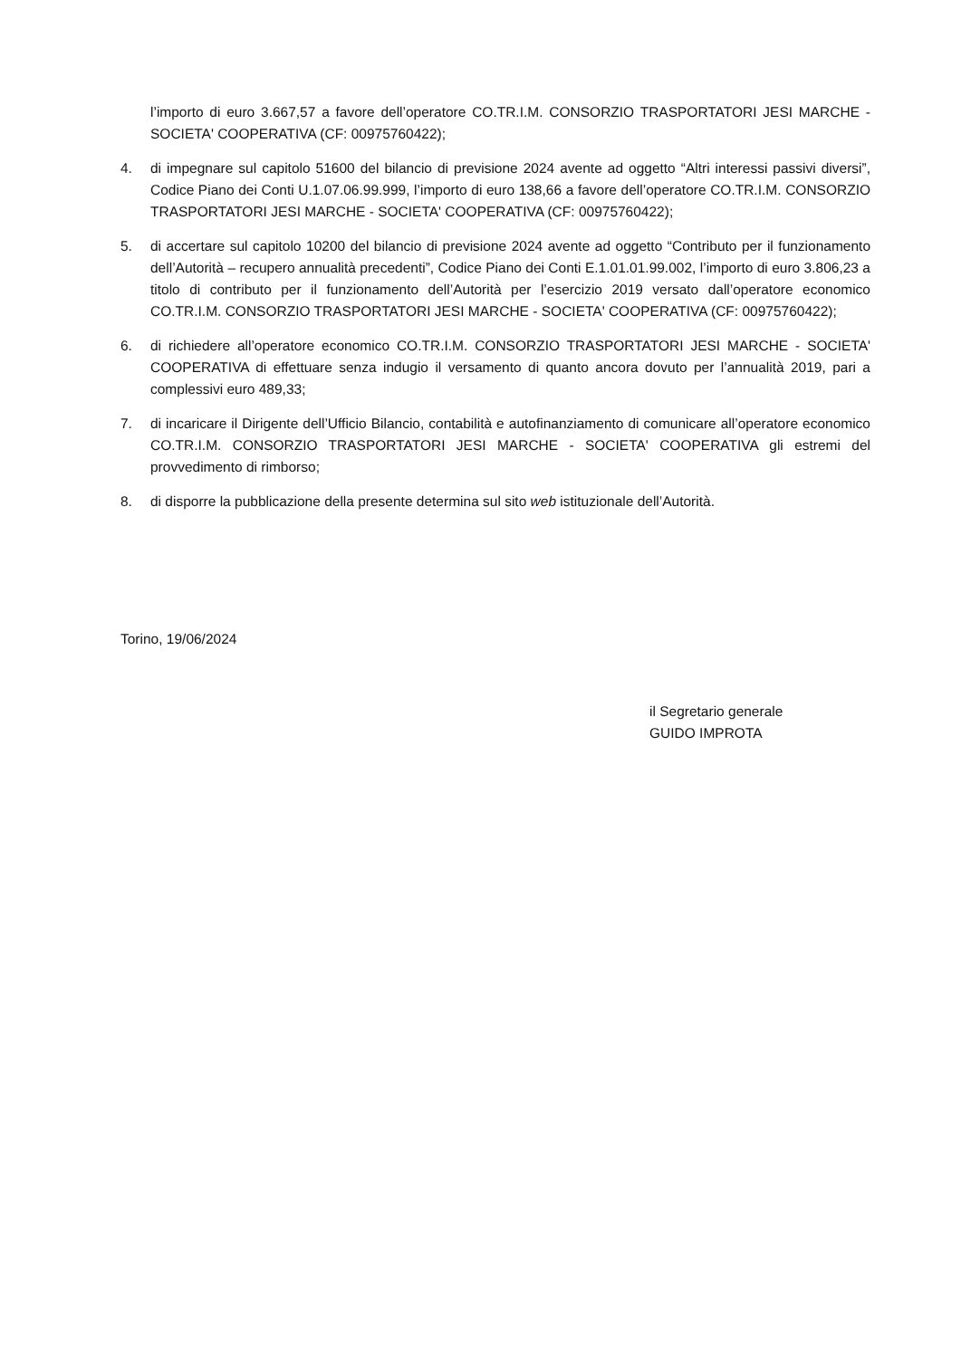l’importo di euro 3.667,57 a favore dell’operatore CO.TR.I.M. CONSORZIO TRASPORTATORI JESI MARCHE - SOCIETA' COOPERATIVA (CF: 00975760422);
4. di impegnare sul capitolo 51600 del bilancio di previsione 2024 avente ad oggetto “Altri interessi passivi diversi”, Codice Piano dei Conti U.1.07.06.99.999, l’importo di euro 138,66 a favore dell’operatore CO.TR.I.M. CONSORZIO TRASPORTATORI JESI MARCHE - SOCIETA' COOPERATIVA (CF: 00975760422);
5. di accertare sul capitolo 10200 del bilancio di previsione 2024 avente ad oggetto “Contributo per il funzionamento dell’Autorità – recupero annualità precedenti”, Codice Piano dei Conti E.1.01.01.99.002, l’importo di euro 3.806,23 a titolo di contributo per il funzionamento dell’Autorità per l’esercizio 2019 versato dall’operatore economico CO.TR.I.M. CONSORZIO TRASPORTATORI JESI MARCHE - SOCIETA' COOPERATIVA (CF: 00975760422);
6. di richiedere all’operatore economico CO.TR.I.M. CONSORZIO TRASPORTATORI JESI MARCHE - SOCIETA' COOPERATIVA di effettuare senza indugio il versamento di quanto ancora dovuto per l’annualità 2019, pari a complessivi euro 489,33;
7. di incaricare il Dirigente dell’Ufficio Bilancio, contabilità e autofinanziamento di comunicare all’operatore economico CO.TR.I.M. CONSORZIO TRASPORTATORI JESI MARCHE - SOCIETA' COOPERATIVA gli estremi del provvedimento di rimborso;
8. di disporre la pubblicazione della presente determina sul sito web istituzionale dell’Autorità.
Torino, 19/06/2024
il Segretario generale
GUIDO IMPROTA